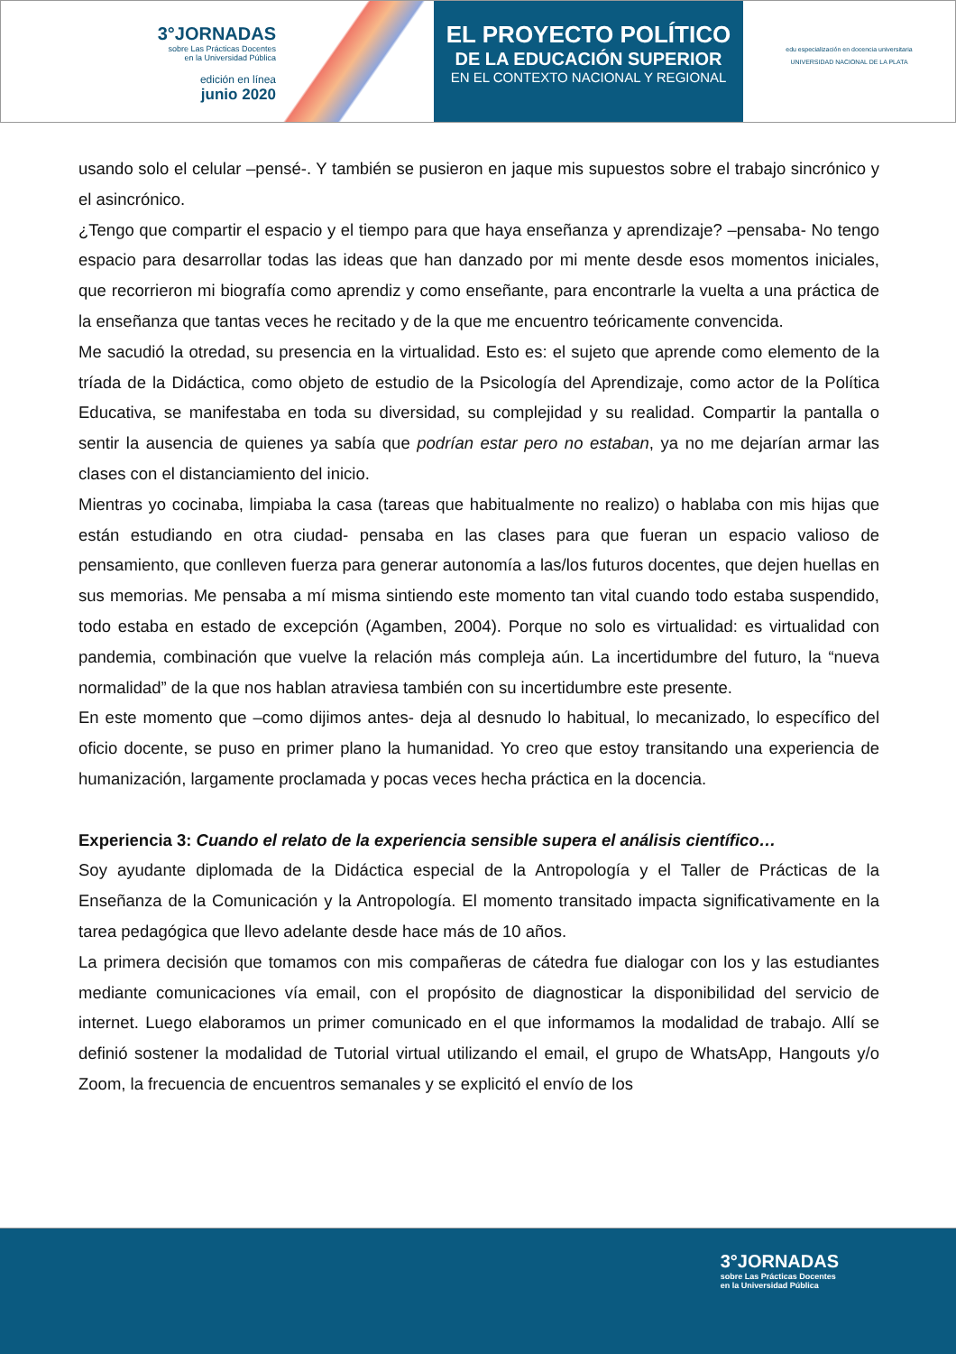3°JORNADAS
sobre Las Prácticas Docentes
en la Universidad Pública
edición en línea
junio 2020
EL PROYECTO POLÍTICO
DE LA EDUCACIÓN SUPERIOR
EN EL CONTEXTO NACIONAL Y REGIONAL
edu especialización en docencia universitaria
UNIVERSIDAD NACIONAL DE LA PLATA
usando solo el celular –pensé-. Y también se pusieron en jaque mis supuestos sobre el trabajo sincrónico y el asincrónico.
¿Tengo que compartir el espacio y el tiempo para que haya enseñanza y aprendizaje? –pensaba- No tengo espacio para desarrollar todas las ideas que han danzado por mi mente desde esos momentos iniciales, que recorrieron mi biografía como aprendiz y como enseñante, para encontrarle la vuelta a una práctica de la enseñanza que tantas veces he recitado y de la que me encuentro teóricamente convencida.
Me sacudió la otredad, su presencia en la virtualidad. Esto es: el sujeto que aprende como elemento de la tríada de la Didáctica, como objeto de estudio de la Psicología del Aprendizaje, como actor de la Política Educativa, se manifestaba en toda su diversidad, su complejidad y su realidad. Compartir la pantalla o sentir la ausencia de quienes ya sabía que podrían estar pero no estaban, ya no me dejarían armar las clases con el distanciamiento del inicio.
Mientras yo cocinaba, limpiaba la casa (tareas que habitualmente no realizo) o hablaba con mis hijas que están estudiando en otra ciudad- pensaba en las clases para que fueran un espacio valioso de pensamiento, que conlleven fuerza para generar autonomía a las/los futuros docentes, que dejen huellas en sus memorias. Me pensaba a mí misma sintiendo este momento tan vital cuando todo estaba suspendido, todo estaba en estado de excepción (Agamben, 2004). Porque no solo es virtualidad: es virtualidad con pandemia, combinación que vuelve la relación más compleja aún. La incertidumbre del futuro, la “nueva normalidad” de la que nos hablan atraviesa también con su incertidumbre este presente.
En este momento que –como dijimos antes- deja al desnudo lo habitual, lo mecanizado, lo específico del oficio docente, se puso en primer plano la humanidad. Yo creo que estoy transitando una experiencia de humanización, largamente proclamada y pocas veces hecha práctica en la docencia.
Experiencia 3: Cuando el relato de la experiencia sensible supera el análisis científico…
Soy ayudante diplomada de la Didáctica especial de la Antropología y el Taller de Prácticas de la Enseñanza de la Comunicación y la Antropología. El momento transitado impacta significativamente en la tarea pedagógica que llevo adelante desde hace más de 10 años.
La primera decisión que tomamos con mis compañeras de cátedra fue dialogar con los y las estudiantes mediante comunicaciones vía email, con el propósito de diagnosticar la disponibilidad del servicio de internet. Luego elaboramos un primer comunicado en el que informamos la modalidad de trabajo. Allí se definió sostener la modalidad de Tutorial virtual utilizando el email, el grupo de WhatsApp, Hangouts y/o Zoom, la frecuencia de encuentros semanales y se explicitó el envío de los
3°JORNADAS
sobre Las Prácticas Docentes
en la Universidad Pública